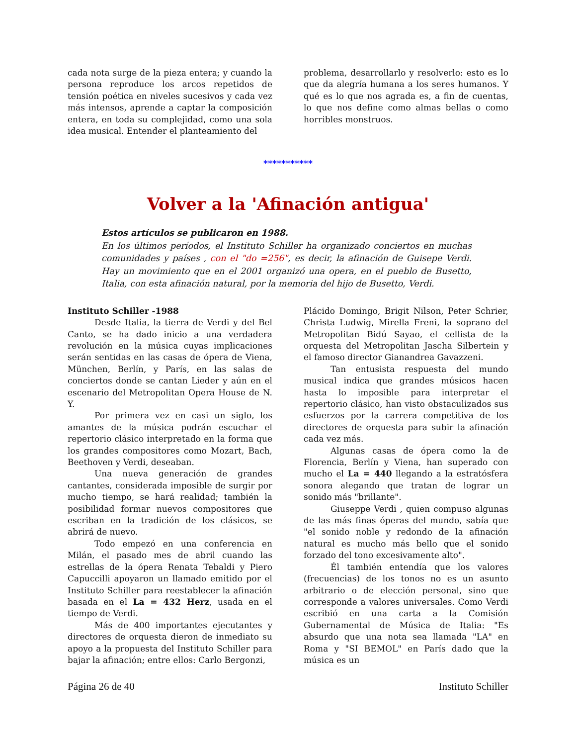cada nota surge de la pieza entera; y cuando la persona reproduce los arcos repetidos de tensión poética en niveles sucesivos y cada vez más intensos, aprende a captar la composición entera, en toda su complejidad, como una sola idea musical. Entender el planteamiento del
problema, desarrollarlo y resolverlo: esto es lo que da alegría humana a los seres humanos. Y qué es lo que nos agrada es, a fin de cuentas, lo que nos define como almas bellas o como horribles monstruos.
***********
Volver a la 'Afinación antigua'
Estos artículos se publicaron en 1988.
En los últimos períodos, el Instituto Schiller ha organizado conciertos en muchas comunidades y países , con el "do =256", es decir, la afinación de Guisepe Verdi. Hay un movimiento que en el 2001 organizó una opera, en el pueblo de Busetto, Italia, con esta afinación natural, por la memoria del hijo de Busetto, Verdi.
Instituto Schiller -1988
Desde Italia, la tierra de Verdi y del Bel Canto, se ha dado inicio a una verdadera revolución en la música cuyas implicaciones serán sentidas en las casas de ópera de Viena, München, Berlín, y París, en las salas de conciertos donde se cantan Lieder y aún en el escenario del Metropolitan Opera House de N. Y.
Por primera vez en casi un siglo, los amantes de la música podrán escuchar el repertorio clásico interpretado en la forma que los grandes compositores como Mozart, Bach, Beethoven y Verdi, deseaban.
Una nueva generación de grandes cantantes, considerada imposible de surgir por mucho tiempo, se hará realidad; también la posibilidad formar nuevos compositores que escriban en la tradición de los clásicos, se abrirá de nuevo.
Todo empezó en una conferencia en Milán, el pasado mes de abril cuando las estrellas de la ópera Renata Tebaldi y Piero Capuccilli apoyaron un llamado emitido por el Instituto Schiller para reestablecer la afinación basada en el La = 432 Herz, usada en el tiempo de Verdi.
Más de 400 importantes ejecutantes y directores de orquesta dieron de inmediato su apoyo a la propuesta del Instituto Schiller para bajar la afinación; entre ellos: Carlo Bergonzi,
Plácido Domingo, Brigit Nilson, Peter Schrier, Christa Ludwig, Mirella Freni, la soprano del Metropolitan Bidú Sayao, el cellista de la orquesta del Metropolitan Jascha Silbertein y el famoso director Gianandrea Gavazzeni.
Tan entusista respuesta del mundo musical indica que grandes músicos hacen hasta lo imposible para interpretar el repertorio clásico, han visto obstaculizados sus esfuerzos por la carrera competitiva de los directores de orquesta para subir la afinación cada vez más.
Algunas casas de ópera como la de Florencia, Berlín y Viena, han superado con mucho el La = 440 llegando a la estratósfera sonora alegando que tratan de lograr un sonido más "brillante".
Giuseppe Verdi , quien compuso algunas de las más finas óperas del mundo, sabía que "el sonido noble y redondo de la afinación natural es mucho más bello que el sonido forzado del tono excesivamente alto".
Él también entendía que los valores (frecuencias) de los tonos no es un asunto arbitrario o de elección personal, sino que corresponde a valores universales. Como Verdi escribió en una carta a la Comisión Gubernamental de Música de Italia: "Es absurdo que una nota sea llamada "LA" en Roma y "SI BEMOL" en París dado que la música es un
Página 26 de 40 Instituto Schiller